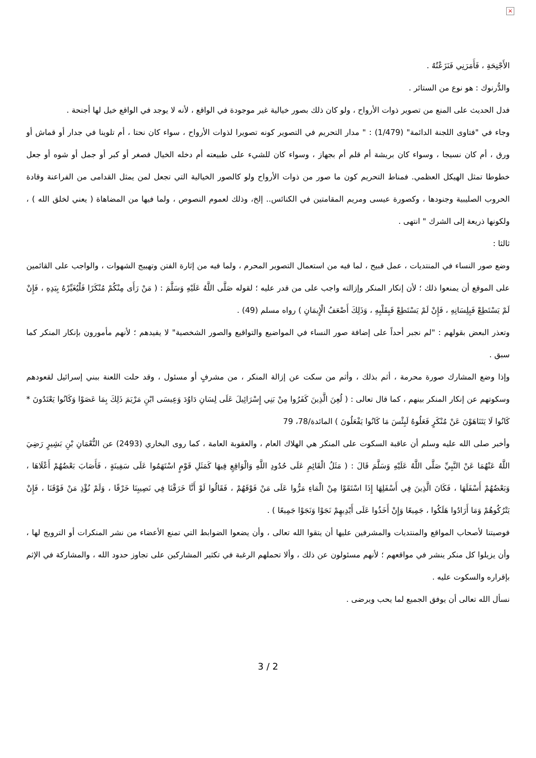×
الأَجْنِحَةِ ، فَأَمَرَنِي فَنَزَعْتُهُ .
والدُّرنوك : هو نوع من الستائر .
فدل الحديث على المنع من تصوير ذوات الأرواح ، ولو كان ذلك بصور خيالية غير موجودة في الواقع ، لأنه لا يوجد في الواقع خيل لها أجنحة .
وجاء في "فتاوى اللجنة الدائمة" (1/479) : " مدار التحريم في التصوير كونه تصويرا لذوات الأرواح ، سواء كان نحتا ، أم تلوينا في جدار أو قماش أو ورق ، أم كان نسيجا ، وسواء كان بريشة أم قلم أم بجهاز ، وسواء كان للشيء على طبيعته أم دخله الخيال فصغر أو كبر أو جمل أو شوه أو جعل خطوطا تمثل الهيكل العظمي. فمناط التحريم كون ما صور من ذوات الأرواح ولو كالصور الخيالية التي تجعل لمن يمثل القدامى من الفراعنة وقادة الحروب الصليبية وجنودها ، وكصورة عيسى ومريم المقامتين في الكنائس.. إلخ، وذلك لعموم النصوص ، ولما فيها من المضاهاة ( يعني لخلق الله ) ، ولكونها ذريعة إلى الشرك " انتهى .
ثالثا :
وضع صور النساء في المنتديات ، عمل قبيح ، لما فيه من استعمال التصوير المحرم ، ولما فيه من إثارة الفتن وتهييج الشهوات ، والواجب على القائمين على الموقع أن يمنعوا ذلك ؛ لأن إنكار المنكر وإزالته واجب على من قدر عليه ؛ لقوله صَلَّى اللَّهُ عَلَيْهِ وَسَلَّمَ : ( مَنْ رَأَى مِنْكُمْ مُنْكَرًا فَلْيُغَيِّرْهُ بِيَدِهِ ، فَإِنْ لَمْ يَسْتَطِعْ فَبِلِسَانِهِ ، فَإِنْ لَمْ يَسْتَطِعْ فَبِقَلْبِهِ ، وَذَلِكَ أَضْعَفُ الْإِيمَانِ ) رواه مسلم (49) .
وتعذر البعض بقولهم : "لم نجبر أحداً على إضافة صور النساء في المواضيع والتواقيع والصور الشخصية" لا يفيدهم ؛ لأنهم مأمورون بإنكار المنكر كما سبق .
وإذا وضع المشارك صورة محرمة ، أثم بذلك ، وأثم من سكت عن إزالة المنكر ، من مشرفٍ أو مسئول ، وقد حلت اللعنة ببني إسرائيل لقعودهم وسكوتهم عن إنكار المنكر بينهم ، كما قال تعالى : ( لُعِنَ الَّذِينَ كَفَرُوا مِنْ بَنِي إِسْرَائِيلَ عَلَى لِسَانِ دَاوُدَ وَعِيسَى ابْنِ مَرْيَمَ ذَلِكَ بِمَا عَصَوْا وَكَانُوا يَعْتَدُونَ * كَانُوا لَا يَتَنَاهَوْنَ عَنْ مُنْكَرٍ فَعَلُوهُ لَبِئْسَ مَا كَانُوا يَفْعَلُونَ ) المائدة/78، 79
وأخبر صلى الله عليه وسلم أن عاقبة السكوت على المنكر هي الهلاك العام ، والعقوبة العامة ، كما روى البخاري (2493) عن النُّعْمَانِ بْنِ بَشِيرٍ رَضِيَ اللَّهُ عَنْهُمَا عَنْ النَّبِيِّ صَلَّى اللَّهُ عَلَيْهِ وَسَلَّمَ قَالَ : ( مَثَلُ الْقَائِمِ عَلَى حُدُودِ اللَّهِ وَالْوَاقِعِ فِيهَا كَمَثَلِ قَوْمٍ اسْتَهَمُوا عَلَى سَفِينَةٍ ، فَأَصَابَ بَعْضُهُمْ أَعْلَاهَا ، وَبَعْضُهُمْ أَسْفَلَهَا ، فَكَانَ الَّذِينَ فِي أَسْفَلِهَا إِذَا اسْتَقَوْا مِنْ الْمَاءِ مَرُّوا عَلَى مَنْ فَوْقَهُمْ ، فَقَالُوا لَوْ أَنَّا خَرَقْنَا فِي نَصِيبِنَا خَرْقًا ، وَلَمْ نُؤْذِ مَنْ فَوْقَنَا ، فَإِنْ يَتْرُكُوهُمْ وَمَا أَرَادُوا هَلَكُوا ، جَمِيعًا وَإِنْ أَخَذُوا عَلَى أَيْدِيهِمْ نَجَوْا وَنَجَوْا جَمِيعًا ) .
فوصيتنا لأصحاب المواقع والمنتديات والمشرفين عليها أن يتقوا الله تعالى ، وأن يضعوا الضوابط التي تمنع الأعضاء من نشر المنكرات أو الترويج لها ، وأن يزيلوا كل منكر ينشر في مواقعهم ؛ لأنهم مسئولون عن ذلك ، وألا تحملهم الرغبة في تكثير المشاركين على تجاوز حدود الله ، والمشاركة في الإثم بإقراره والسكوت عليه .
نسأل الله تعالى أن يوفق الجميع لما يحب ويرضى .
3 / 2